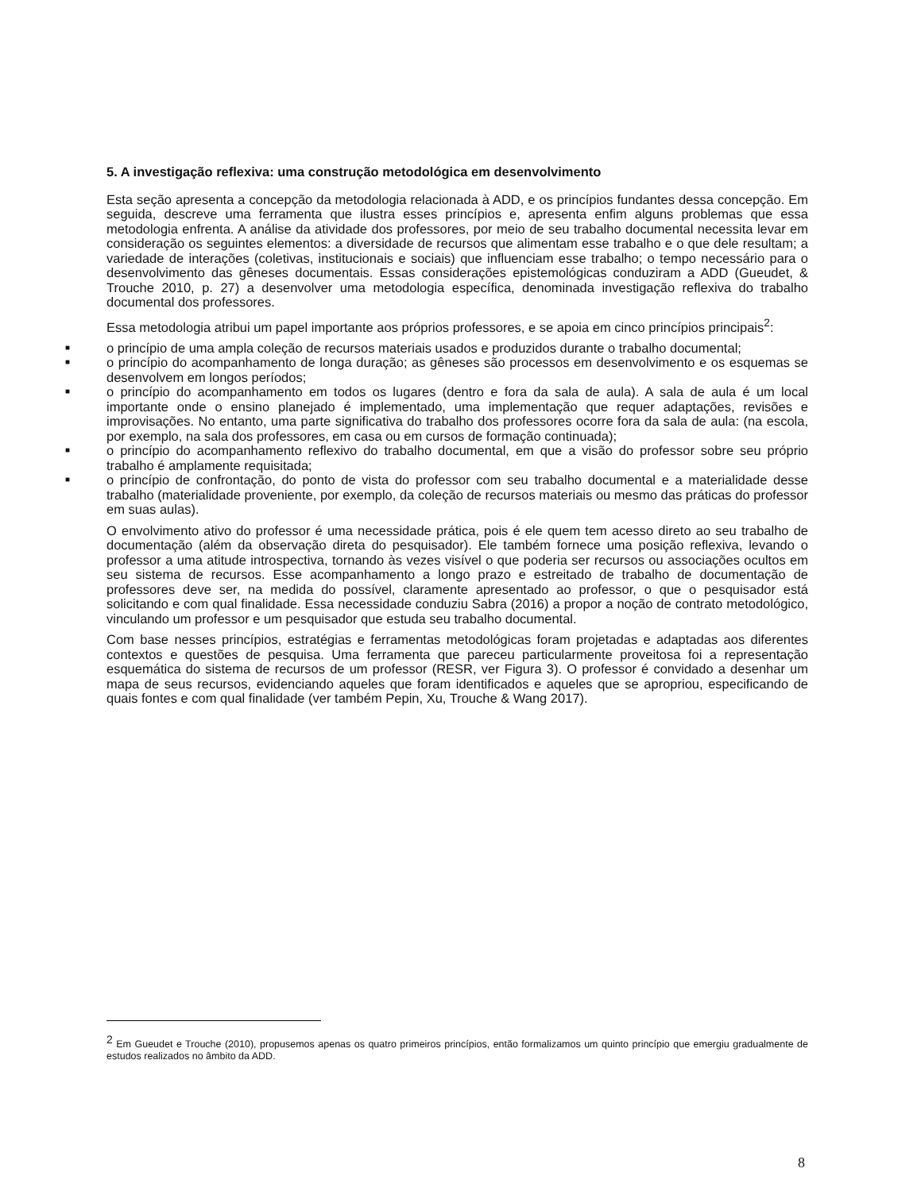5. A investigação reflexiva: uma construção metodológica em desenvolvimento
Esta seção apresenta a concepção da metodologia relacionada à ADD, e os princípios fundantes dessa concepção. Em seguida, descreve uma ferramenta que ilustra esses princípios e, apresenta enfim alguns problemas que essa metodologia enfrenta. A análise da atividade dos professores, por meio de seu trabalho documental necessita levar em consideração os seguintes elementos: a diversidade de recursos que alimentam esse trabalho e o que dele resultam; a variedade de interações (coletivas, institucionais e sociais) que influenciam esse trabalho; o tempo necessário para o desenvolvimento das gêneses documentais. Essas considerações epistemológicas conduziram a ADD (Gueudet, & Trouche 2010, p. 27) a desenvolver uma metodologia específica, denominada investigação reflexiva do trabalho documental dos professores.
Essa metodologia atribui um papel importante aos próprios professores, e se apoia em cinco princípios principais<sup>2</sup>:
■ o princípio de uma ampla coleção de recursos materiais usados e produzidos durante o trabalho documental;
■ o princípio do acompanhamento de longa duração; as gêneses são processos em desenvolvimento e os esquemas se desenvolvem em longos períodos;
■ o princípio do acompanhamento em todos os lugares (dentro e fora da sala de aula). A sala de aula é um local importante onde o ensino planejado é implementado, uma implementação que requer adaptações, revisões e improvisações. No entanto, uma parte significativa do trabalho dos professores ocorre fora da sala de aula: (na escola, por exemplo, na sala dos professores, em casa ou em cursos de formação continuada);
■ o princípio do acompanhamento reflexivo do trabalho documental, em que a visão do professor sobre seu próprio trabalho é amplamente requisitada;
■ o princípio de confrontação, do ponto de vista do professor com seu trabalho documental e a materialidade desse trabalho (materialidade proveniente, por exemplo, da coleção de recursos materiais ou mesmo das práticas do professor em suas aulas).
O envolvimento ativo do professor é uma necessidade prática, pois é ele quem tem acesso direto ao seu trabalho de documentação (além da observação direta do pesquisador). Ele também fornece uma posição reflexiva, levando o professor a uma atitude introspectiva, tornando às vezes visível o que poderia ser recursos ou associações ocultos em seu sistema de recursos. Esse acompanhamento a longo prazo e estreitado de trabalho de documentação de professores deve ser, na medida do possível, claramente apresentado ao professor, o que o pesquisador está solicitando e com qual finalidade. Essa necessidade conduziu Sabra (2016) a propor a noção de contrato metodológico, vinculando um professor e um pesquisador que estuda seu trabalho documental.
Com base nesses princípios, estratégias e ferramentas metodológicas foram projetadas e adaptadas aos diferentes contextos e questões de pesquisa. Uma ferramenta que pareceu particularmente proveitosa foi a representação esquemática do sistema de recursos de um professor (RESR, ver Figura 3). O professor é convidado a desenhar um mapa de seus recursos, evidenciando aqueles que foram identificados e aqueles que se apropriou, especificando de quais fontes e com qual finalidade (ver também Pepin, Xu, Trouche & Wang 2017).
<sup>2</sup> Em Gueudet e Trouche (2010), propusemos apenas os quatro primeiros princípios, então formalizamos um quinto princípio que emergiu gradualmente de estudos realizados no âmbito da ADD.
8